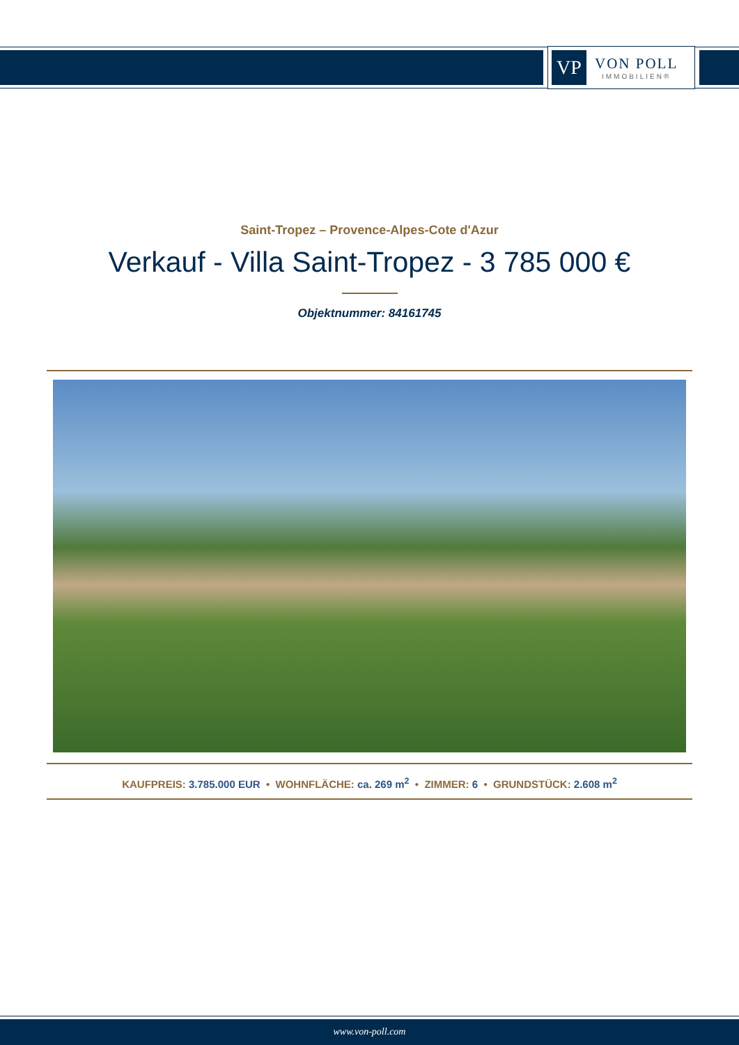VP
VON POLL
IMMOBILIEN®
Saint-Tropez – Provence-Alpes-Cote d'Azur
Verkauf - Villa Saint-Tropez - 3 785 000 €
Objektnummer: 84161745
KAUFPREIS: 3.785.000 EUR • WOHNFLÄCHE: ca. 269 m<sup>2</sup> • ZIMMER: 6 • GRUNDSTÜCK: 2.608 m<sup>2</sup>
www.von-poll.com